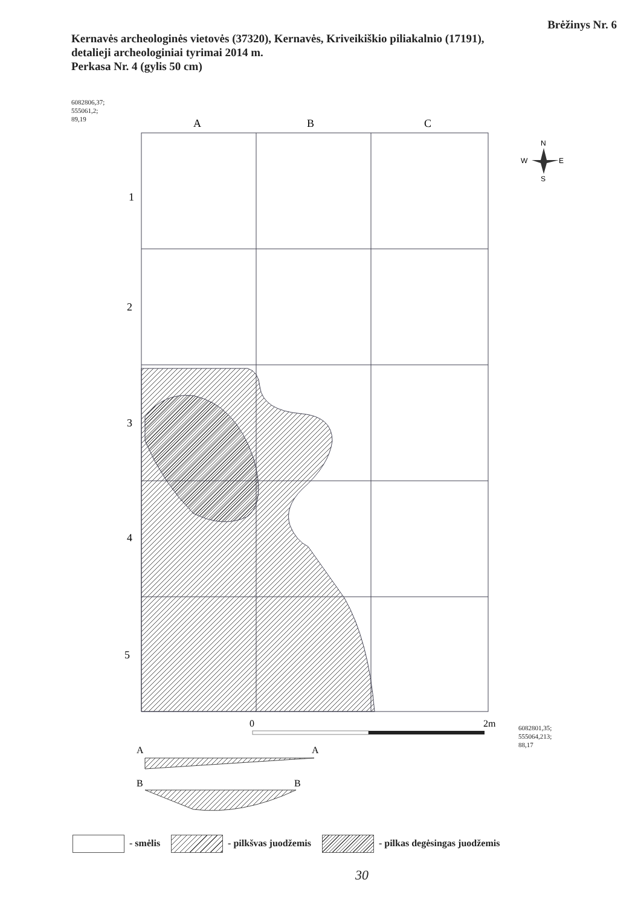Brėžinys Nr. 6
Kernavės archeologinės vietovės (37320), Kernavės, Kriveikiškio piliakalnio (17191),
detalieji archeologiniai tyrimai 2014 m.
Perkasa Nr. 4 (gylis 50 cm)
6082806,37;
555061,2;
89,19
A
B
C
1
2
3
4
5
0
2m
N
W
E
S
A
A
B
B
6082801,35;
555064,213;
88,17
- smėlis - pilkšvas juodžemis - pilkas degėsingas juodžemis
30